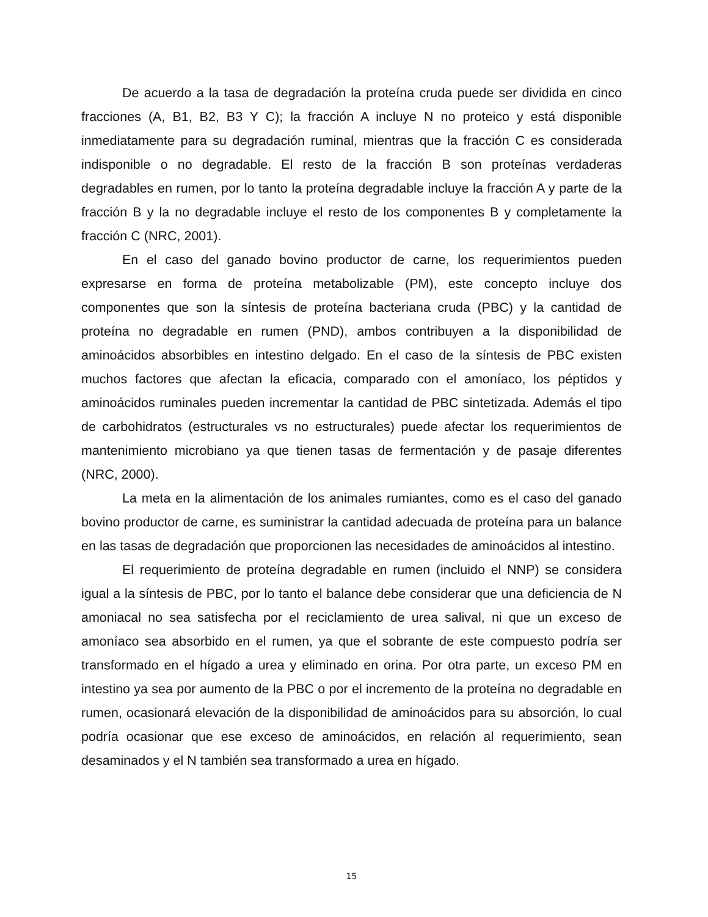De acuerdo a la tasa de degradación la proteína cruda puede ser dividida en cinco fracciones (A, B1, B2, B3 Y C); la fracción A incluye N no proteico y está disponible inmediatamente para su degradación ruminal, mientras que la fracción C es considerada indisponible o no degradable. El resto de la fracción B son proteínas verdaderas degradables en rumen, por lo tanto la proteína degradable incluye la fracción A y parte de la fracción B y la no degradable incluye el resto de los componentes B y completamente la fracción C (NRC, 2001).
En el caso del ganado bovino productor de carne, los requerimientos pueden expresarse en forma de proteína metabolizable (PM), este concepto incluye dos componentes que son la síntesis de proteína bacteriana cruda (PBC) y la cantidad de proteína no degradable en rumen (PND), ambos contribuyen a la disponibilidad de aminoácidos absorbibles en intestino delgado. En el caso de la síntesis de PBC existen muchos factores que afectan la eficacia, comparado con el amoníaco, los péptidos y aminoácidos ruminales pueden incrementar la cantidad de PBC sintetizada. Además el tipo de carbohidratos (estructurales vs no estructurales) puede afectar los requerimientos de mantenimiento microbiano ya que tienen tasas de fermentación y de pasaje diferentes (NRC, 2000).
La meta en la alimentación de los animales rumiantes, como es el caso del ganado bovino productor de carne, es suministrar la cantidad adecuada de proteína para un balance en las tasas de degradación que proporcionen las necesidades de aminoácidos al intestino.
El requerimiento de proteína degradable en rumen (incluido el NNP) se considera igual a la síntesis de PBC, por lo tanto el balance debe considerar que una deficiencia de N amoniacal no sea satisfecha por el reciclamiento de urea salival, ni que un exceso de amoníaco sea absorbido en el rumen, ya que el sobrante de este compuesto podría ser transformado en el hígado a urea y eliminado en orina. Por otra parte, un exceso PM en intestino ya sea por aumento de la PBC o por el incremento de la proteína no degradable en rumen, ocasionará elevación de la disponibilidad de aminoácidos para su absorción, lo cual podría ocasionar que ese exceso de aminoácidos, en relación al requerimiento, sean desaminados y el N también sea transformado a urea en hígado.
15